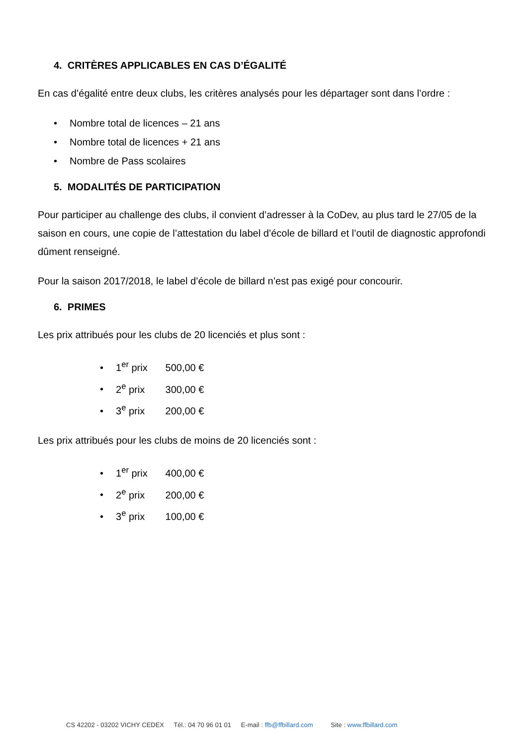4. CRITÈRES APPLICABLES EN CAS D’ÉGALITÉ
En cas d’égalité entre deux clubs, les critères analysés pour les départager sont dans l’ordre :
• Nombre total de licences – 21 ans
• Nombre total de licences + 21 ans
• Nombre de Pass scolaires
5. MODALITÉS DE PARTICIPATION
Pour participer au challenge des clubs, il convient d’adresser à la CoDev, au plus tard le 27/05 de la saison en cours, une copie de l’attestation du label d’école de billard et l’outil de diagnostic approfondi dûment renseigné.
Pour la saison 2017/2018, le label d’école de billard n’est pas exigé pour concourir.
6. PRIMES
Les prix attribués pour les clubs de 20 licenciés et plus sont :
• 1<sup>er</sup> prix 500,00 €
• 2<sup>e</sup> prix 300,00 €
• 3<sup>e</sup> prix 200,00 €
Les prix attribués pour les clubs de moins de 20 licenciés sont :
• 1<sup>er</sup> prix 400,00 €
• 2<sup>e</sup> prix 200,00 €
• 3<sup>e</sup> prix 100,00 €
CS 42202 - 03202 VICHY CEDEX Tél.: 04 70 96 01 01 E-mail : ffb@ffbillard.com Site : www.ffbillard.com